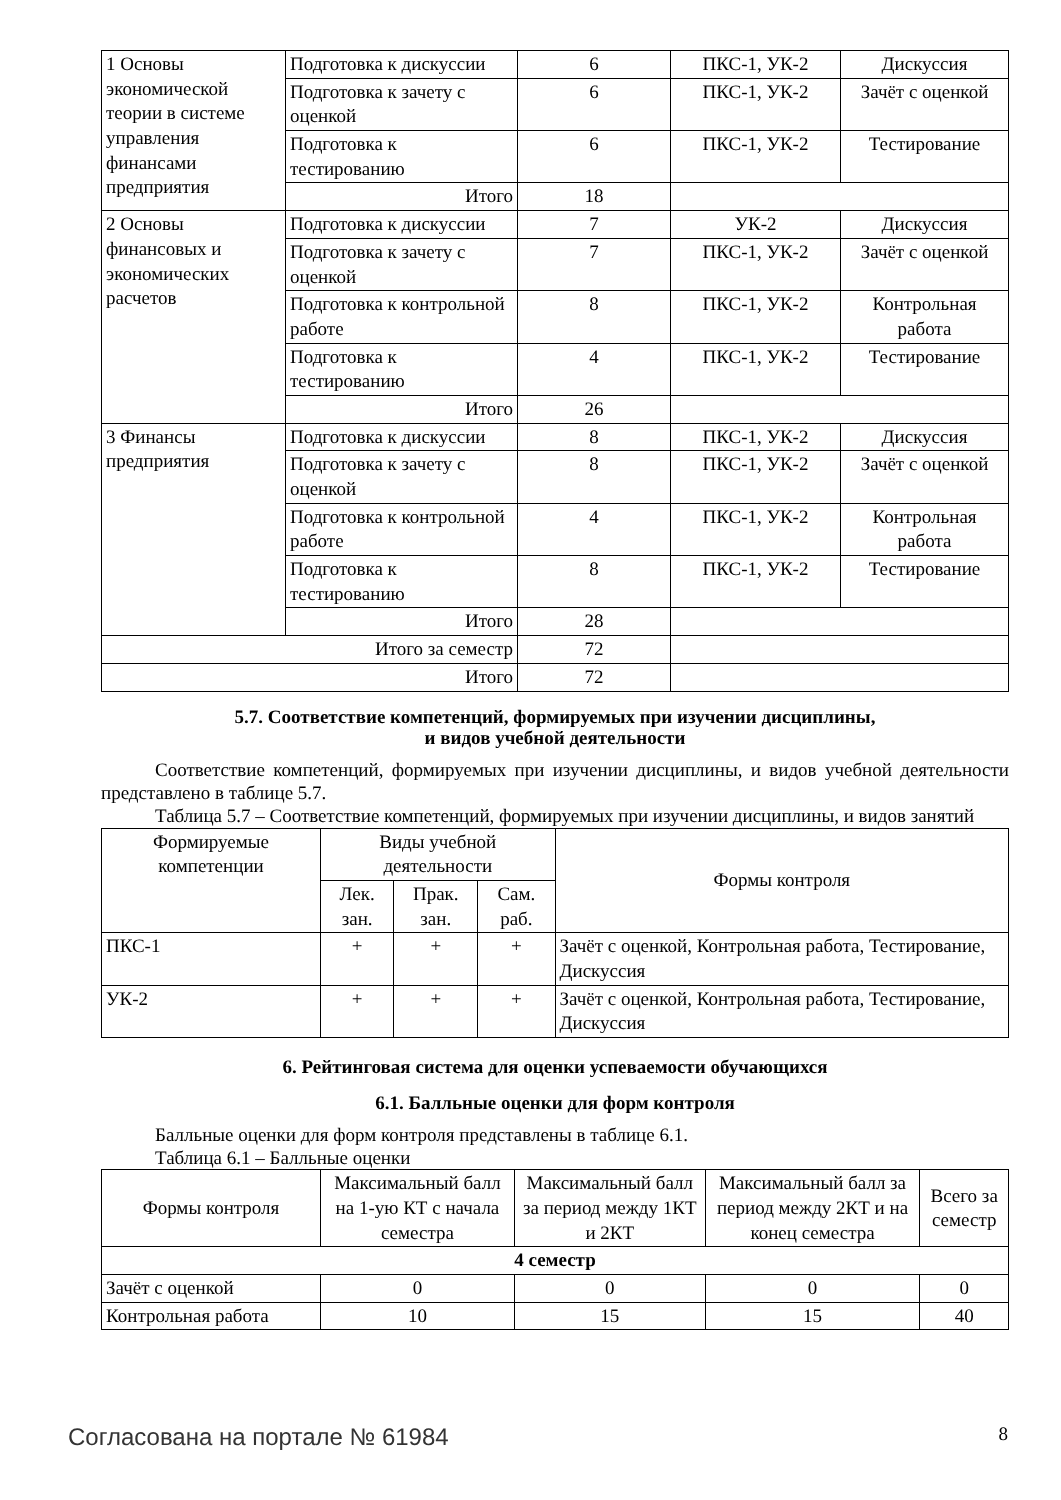| 1 Основы экономической теории в системе управления финансами предприятия | Подготовка к дискуссии | 6 | ПКС-1, УК-2 | Дискуссия |
| | Подготовка к зачету с оценкой | 6 | ПКС-1, УК-2 | Зачёт с оценкой |
| | Подготовка к тестированию | 6 | ПКС-1, УК-2 | Тестирование |
| | Итого | 18 | | |
| 2 Основы финансовых и экономических расчетов | Подготовка к дискуссии | 7 | УК-2 | Дискуссия |
| | Подготовка к зачету с оценкой | 7 | ПКС-1, УК-2 | Зачёт с оценкой |
| | Подготовка к контрольной работе | 8 | ПКС-1, УК-2 | Контрольная работа |
| | Подготовка к тестированию | 4 | ПКС-1, УК-2 | Тестирование |
| | Итого | 26 | | |
| 3 Финансы предприятия | Подготовка к дискуссии | 8 | ПКС-1, УК-2 | Дискуссия |
| | Подготовка к зачету с оценкой | 8 | ПКС-1, УК-2 | Зачёт с оценкой |
| | Подготовка к контрольной работе | 4 | ПКС-1, УК-2 | Контрольная работа |
| | Подготовка к тестированию | 8 | ПКС-1, УК-2 | Тестирование |
| | Итого | 28 | | |
| Итого за семестр | | 72 | | |
| Итого | | 72 | | |
5.7. Соответствие компетенций, формируемых при изучении дисциплины,
и видов учебной деятельности
Соответствие компетенций, формируемых при изучении дисциплины, и видов учебной деятельности представлено в таблице 5.7.
Таблица 5.7 – Соответствие компетенций, формируемых при изучении дисциплины, и видов занятий
| Формируемые компетенции | Виды учебной деятельности | | | Формы контроля |
| --- | --- | --- | --- | --- |
| | Лек. зан. | Прак. зан. | Сам. раб. | |
| ПКС-1 | + | + | + | Зачёт с оценкой, Контрольная работа, Тестирование, Дискуссия |
| УК-2 | + | + | + | Зачёт с оценкой, Контрольная работа, Тестирование, Дискуссия |
6. Рейтинговая система для оценки успеваемости обучающихся
6.1. Балльные оценки для форм контроля
Балльные оценки для форм контроля представлены в таблице 6.1.
Таблица 6.1 – Балльные оценки
| Формы контроля | Максимальный балл на 1-ую КТ с начала семестра | Максимальный балл за период между 1КТ и 2КТ | Максимальный балл за период между 2КТ и на конец семестра | Всего за семестр |
| --- | --- | --- | --- | --- |
| 4 семестр | | | | |
| Зачёт с оценкой | 0 | 0 | 0 | 0 |
| Контрольная работа | 10 | 15 | 15 | 40 |
Согласована на портале № 61984 8